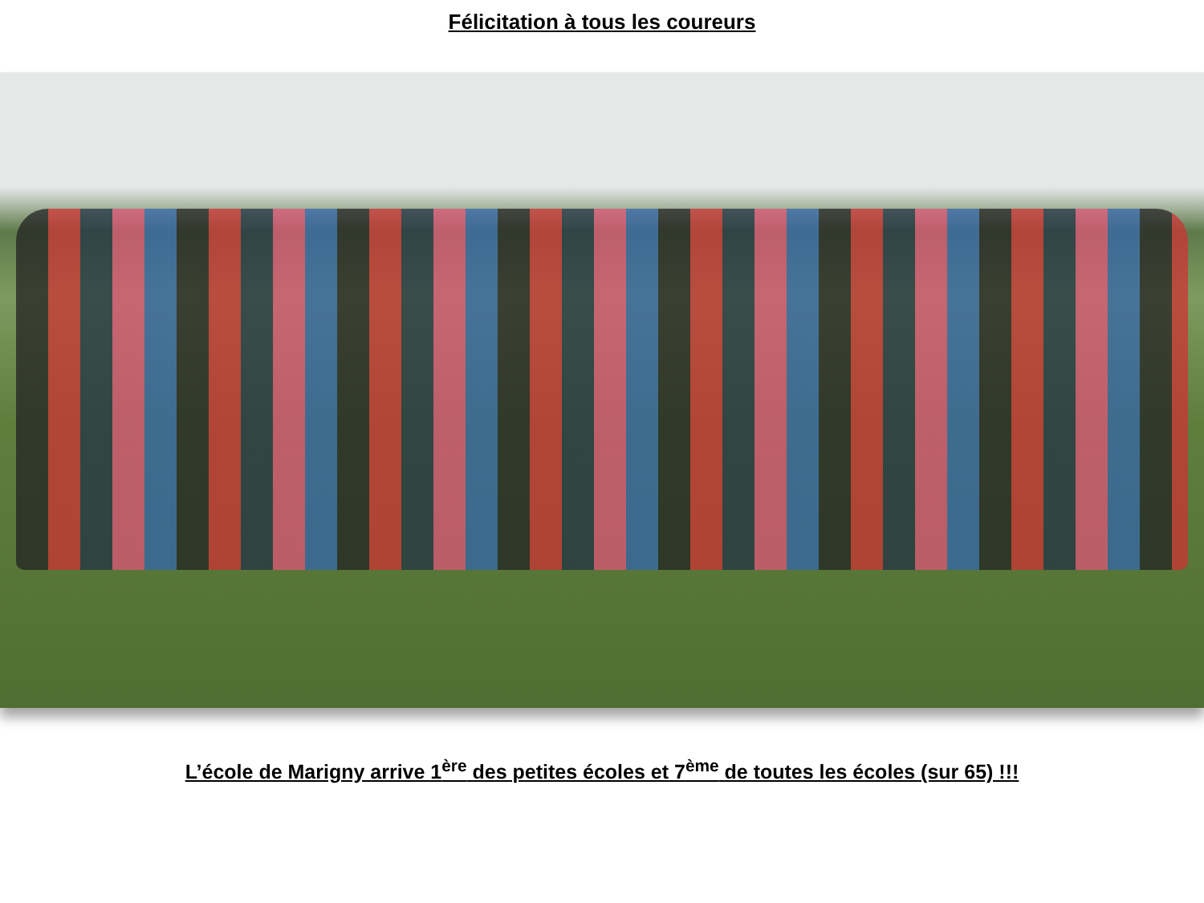Félicitation à tous les coureurs
L’école de Marigny arrive 1<sup>ère</sup> des petites écoles et 7<sup>ème</sup> de toutes les écoles (sur 65) !!!